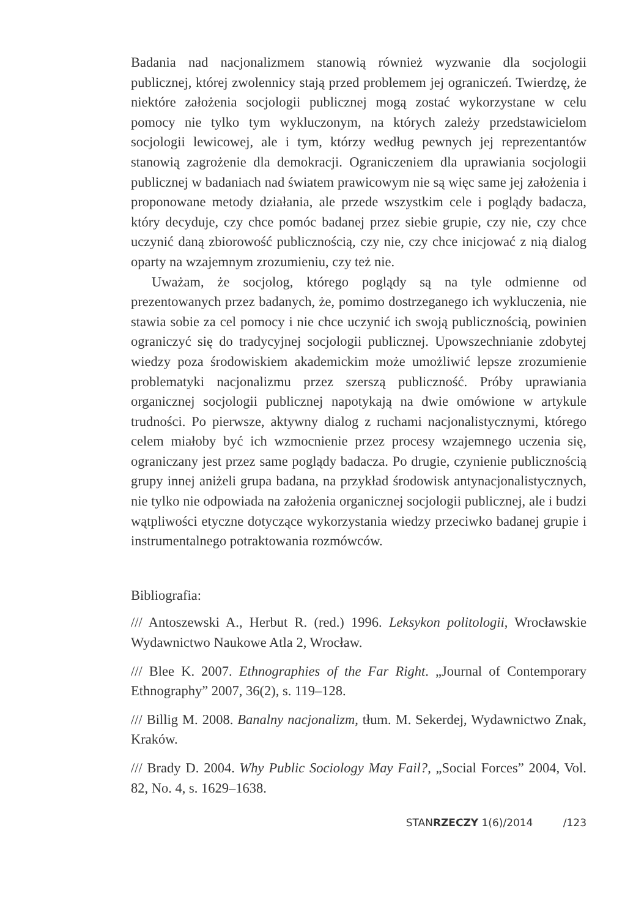Badania nad nacjonalizmem stanowią również wyzwanie dla socjologii publicznej, której zwolennicy stają przed problemem jej ograniczeń. Twierdzę, że niektóre założenia socjologii publicznej mogą zostać wykorzystane w celu pomocy nie tylko tym wykluczonym, na których zależy przedstawicielom socjologii lewicowej, ale i tym, którzy według pewnych jej reprezentantów stanowią zagrożenie dla demokracji. Ograniczeniem dla uprawiania socjologii publicznej w badaniach nad światem prawicowym nie są więc same jej założenia i proponowane metody działania, ale przede wszystkim cele i poglądy badacza, który decyduje, czy chce pomóc badanej przez siebie grupie, czy nie, czy chce uczynić daną zbiorowość publicznością, czy nie, czy chce inicjować z nią dialog oparty na wzajemnym zrozumieniu, czy też nie.
Uważam, że socjolog, którego poglądy są na tyle odmienne od prezentowanych przez badanych, że, pomimo dostrzeganego ich wykluczenia, nie stawia sobie za cel pomocy i nie chce uczynić ich swoją publicznością, powinien ograniczyć się do tradycyjnej socjologii publicznej. Upowszechnianie zdobytej wiedzy poza środowiskiem akademickim może umożliwić lepsze zrozumienie problematyki nacjonalizmu przez szerszą publiczność. Próby uprawiania organicznej socjologii publicznej napotykają na dwie omówione w artykule trudności. Po pierwsze, aktywny dialog z ruchami nacjonalistycznymi, którego celem miałoby być ich wzmocnienie przez procesy wzajemnego uczenia się, ograniczany jest przez same poglądy badacza. Po drugie, czynienie publicznością grupy innej aniżeli grupa badana, na przykład środowisk antynacjonalistycznych, nie tylko nie odpowiada na założenia organicznej socjologii publicznej, ale i budzi wątpliwości etyczne dotyczące wykorzystania wiedzy przeciwko badanej grupie i instrumentalnego potraktowania rozmówców.
Bibliografia:
/// Antoszewski A., Herbut R. (red.) 1996. Leksykon politologii, Wrocławskie Wydawnictwo Naukowe Atla 2, Wrocław.
/// Blee K. 2007. Ethnographies of the Far Right. „Journal of Contemporary Ethnography” 2007, 36(2), s. 119–128.
/// Billig M. 2008. Banalny nacjonalizm, tłum. M. Sekerdej, Wydawnictwo Znak, Kraków.
/// Brady D. 2004. Why Public Sociology May Fail?, „Social Forces” 2004, Vol. 82, No. 4, s. 1629–1638.
STANRZECZY 1(6)/2014 /123